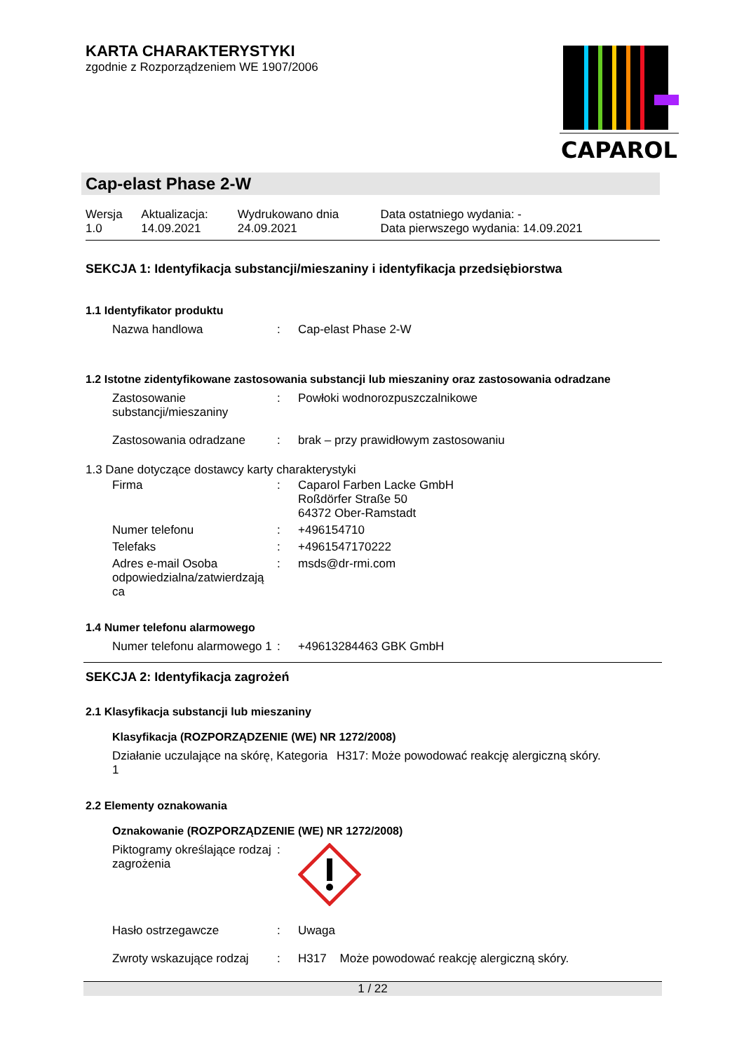KARTA CHARAKTERYSTYKI
zgodnie z Rozporządzeniem WE 1907/2006
CAPAROL
Cap-elast Phase 2-W
| Wersja 1.0 | Aktualizacja: 14.09.2021 | Wydrukowano dnia 24.09.2021 | Data ostatniego wydania: - Data pierwszego wydania: 14.09.2021 |
SEKCJA 1: Identyfikacja substancji/mieszaniny i identyfikacja przedsiębiorstwa
1.1 Identyfikator produktu
| Nazwa handlowa | : | Cap-elast Phase 2-W |
1.2 Istotne zidentyfikowane zastosowania substancji lub mieszaniny oraz zastosowania odradzane
| Zastosowanie substancji/mieszaniny | : | Powłoki wodnorozpuszczalnikowe |
| Zastosowania odradzane | : | brak – przy prawidłowym zastosowaniu |
1.3 Dane dotyczące dostawcy karty charakterystyki
| Firma | : | Caparol Farben Lacke GmbH Roßdörfer Straße 50 64372 Ober-Ramstadt |
| Numer telefonu | : | +496154710 |
| Telefaks | : | +4961547170222 |
| Adres e-mail Osoba odpowiedzialna/zatwierdzają ca | : | msds@dr-rmi.com |
1.4 Numer telefonu alarmowego
| Numer telefonu alarmowego 1 | : | +49613284463 GBK GmbH |
SEKCJA 2: Identyfikacja zagrożeń
2.1 Klasyfikacja substancji lub mieszaniny
Klasyfikacja (ROZPORZĄDZENIE (WE) NR 1272/2008)
| Działanie uczulające na skórę, Kategoria 1 | H317: Może powodować reakcję alergiczną skóry. |
2.2 Elementy oznakowania
Oznakowanie (ROZPORZĄDZENIE (WE) NR 1272/2008)
| Piktogramy określające rodzaj zagrożenia | : | |
| Hasło ostrzegawcze | : | Uwaga |
| Zwroty wskazujące rodzaj | : | H317 Może powodować reakcję alergiczną skóry. |
1 / 22